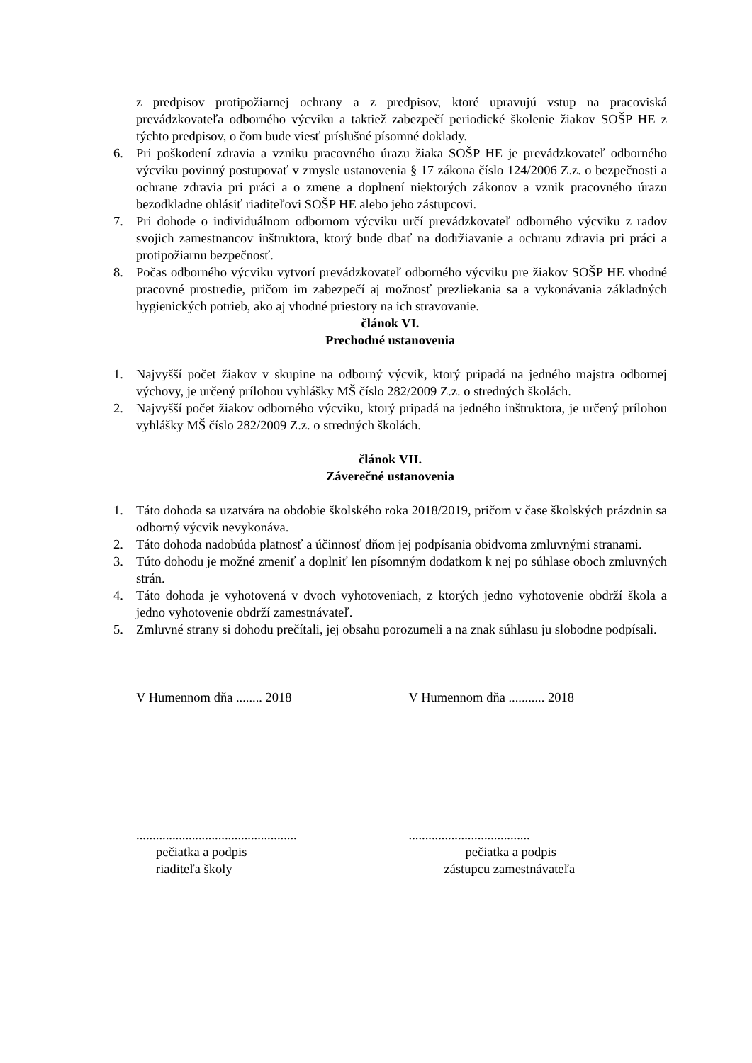z predpisov protipožiarnej ochrany a z predpisov, ktoré upravujú vstup na pracoviská prevádzkovateľa odborného výcviku a taktiež zabezpečí periodické školenie žiakov SOŠP HE z týchto predpisov, o čom bude viesť príslušné písomné doklady.
6. Pri poškodení zdravia a vzniku pracovného úrazu žiaka SOŠP HE je prevádzkovateľ odborného výcviku povinný postupovať v zmysle ustanovenia § 17 zákona číslo 124/2006 Z.z. o bezpečnosti a ochrane zdravia pri práci a o zmene a doplnení niektorých zákonov a vznik pracovného úrazu bezodkladne ohlásiť riaditeľovi SOŠP HE alebo jeho zástupcovi.
7. Pri dohode o individuálnom odbornom výcviku určí prevádzkovateľ odborného výcviku z radov svojich zamestnancov inštruktora, ktorý bude dbať na dodržiavanie a ochranu zdravia pri práci a protipožiarnu bezpečnosť.
8. Počas odborného výcviku vytvorí prevádzkovateľ odborného výcviku pre žiakov SOŠP HE vhodné pracovné prostredie, pričom im zabezpečí aj možnosť prezliekania sa a vykonávania základných hygienických potrieb, ako aj vhodné priestory na ich stravovanie.
článok VI.
Prechodné ustanovenia
1. Najvyšší počet žiakov v skupine na odborný výcvik, ktorý pripadá na jedného majstra odbornej výchovy, je určený prílohou vyhlášky MŠ číslo 282/2009 Z.z. o stredných školách.
2. Najvyšší počet žiakov odborného výcviku, ktorý pripadá na jedného inštruktora, je určený prílohou vyhlášky MŠ číslo 282/2009 Z.z. o stredných školách.
článok VII.
Záverečné ustanovenia
1. Táto dohoda sa uzatvára na obdobie školského roka 2018/2019, pričom v čase školských prázdnin sa odborný výcvik nevykonáva.
2. Táto dohoda nadobúda platnosť a účinnosť dňom jej podpísania obidvoma zmluvnými stranami.
3. Túto dohodu je možné zmeniť a doplniť len písomným dodatkom k nej po súhlase oboch zmluvných strán.
4. Táto dohoda je vyhotovená v dvoch vyhotoveniach, z ktorých jedno vyhotovenie obdrží škola a jedno vyhotovenie obdrží zamestnávateľ.
5. Zmluvné strany si dohodu prečítali, jej obsahu porozumeli a na znak súhlasu ju slobodne podpísali.
V Humennom dňa ........ 2018 V Humennom dňa ........... 2018
.................................................
pečiatka a podpis
riaditeľa školy
.....................................
pečiatka a podpis
zástupcu zamestnávateľa